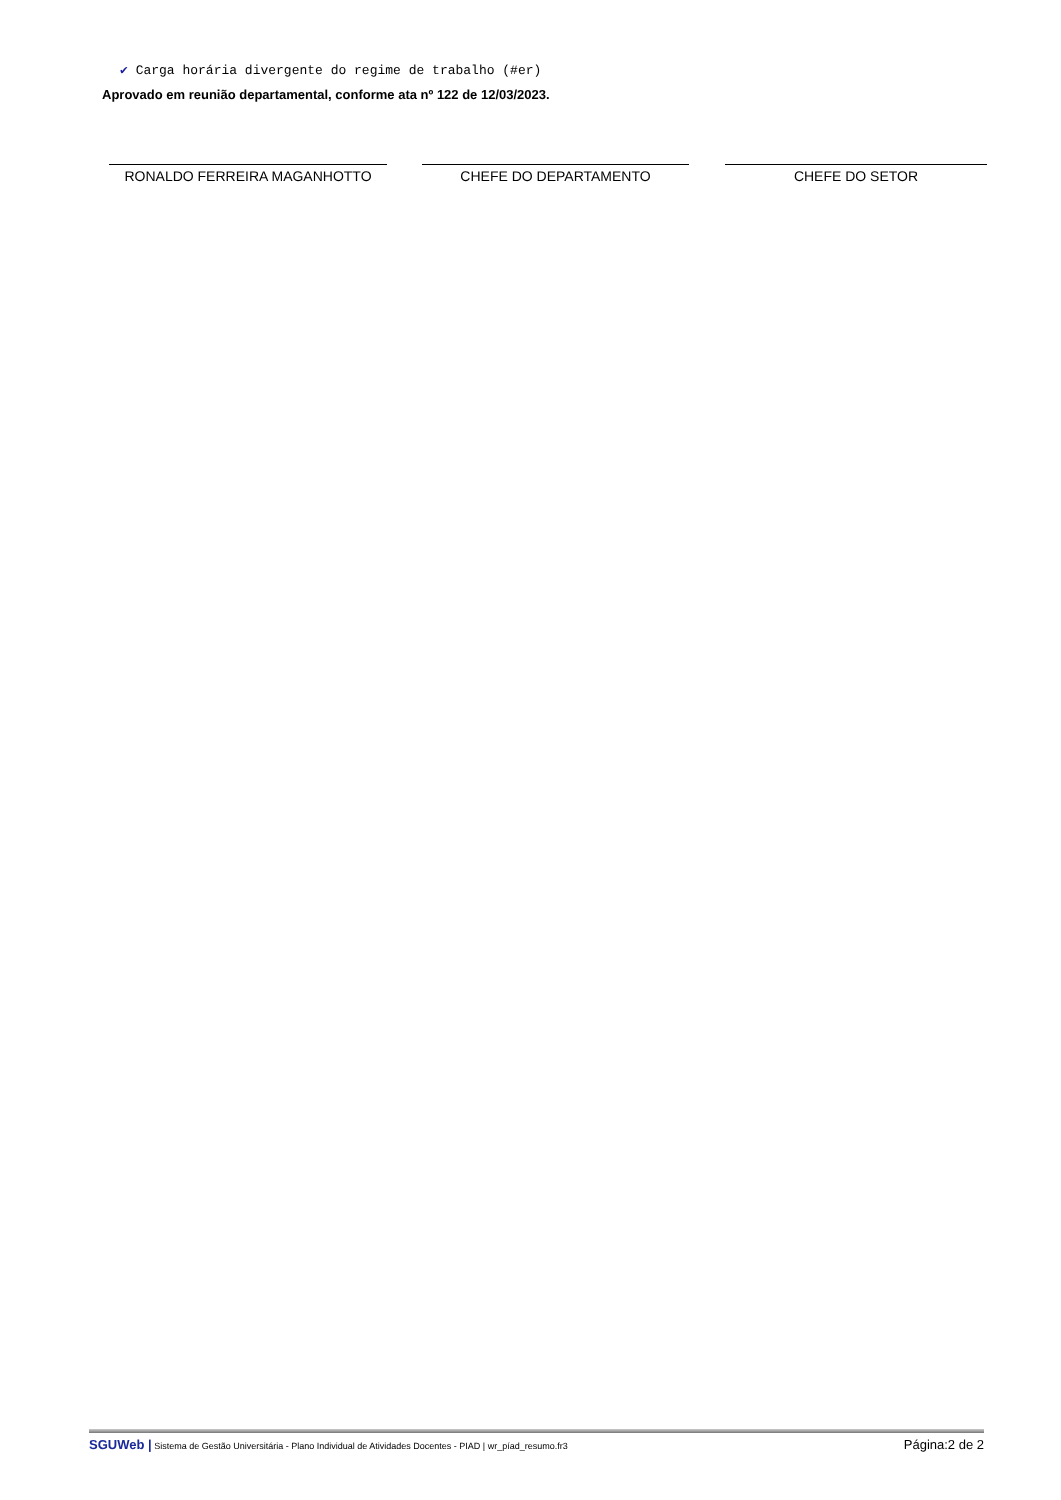✔ Carga horária divergente do regime de trabalho (#er)
Aprovado em reunião departamental, conforme ata nº 122 de 12/03/2023.
RONALDO FERREIRA MAGANHOTTO CHEFE DO DEPARTAMENTO CHEFE DO SETOR
SGUWeb | Sistema de Gestão Universitária - Plano Individual de Atividades Docentes - PIAD | wr_píad_resumo.fr3
Página:2 de 2